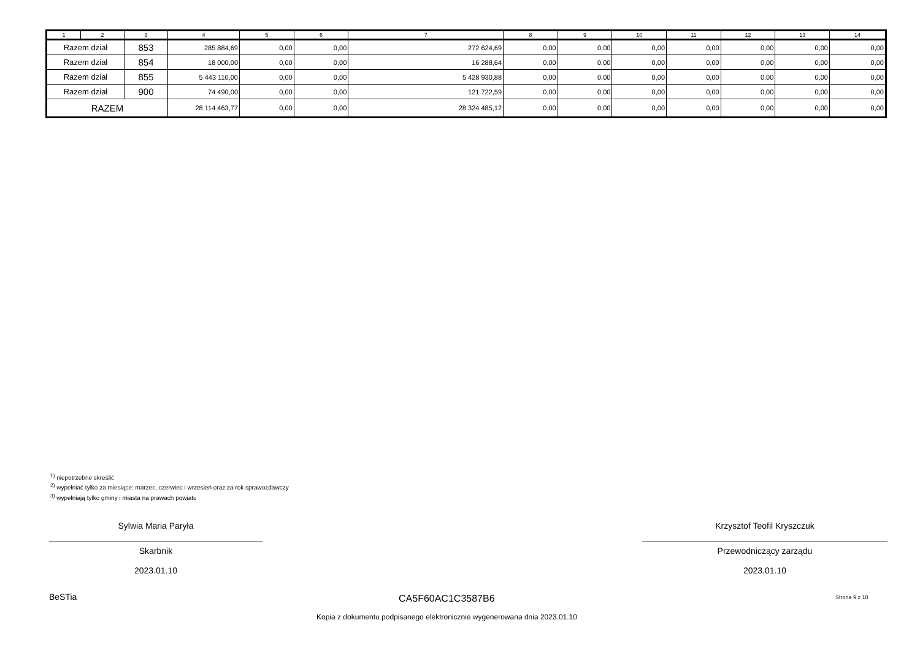| 1 | 2 | 3 | 4 | 5 | 6 | 7 | 8 | 9 | 10 | 11 | 12 | 13 | 14 |
| --- | --- | --- | --- | --- | --- | --- | --- | --- | --- | --- | --- | --- | --- |
| Razem dział | | 853 | 285 884,69 | 0,00 | 0,00 | 272 624,69 | 0,00 | 0,00 | 0,00 | 0,00 | 0,00 | 0,00 | 0,00 |
| Razem dział | | 854 | 18 000,00 | 0,00 | 0,00 | 16 288,64 | 0,00 | 0,00 | 0,00 | 0,00 | 0,00 | 0,00 | 0,00 |
| Razem dział | | 855 | 5 443 110,00 | 0,00 | 0,00 | 5 428 930,88 | 0,00 | 0,00 | 0,00 | 0,00 | 0,00 | 0,00 | 0,00 |
| Razem dział | | 900 | 74 490,00 | 0,00 | 0,00 | 121 722,59 | 0,00 | 0,00 | 0,00 | 0,00 | 0,00 | 0,00 | 0,00 |
| RAZEM | | | 28 114 463,77 | 0,00 | 0,00 | 28 324 485,12 | 0,00 | 0,00 | 0,00 | 0,00 | 0,00 | 0,00 | 0,00 |
<sup>1)</sup> niepotrzebne skreślić
<sup>2)</sup> wypełniać tylko za miesiące: marzec, czerwiec i wrzesień oraz za rok sprawozdawczy
<sup>3)</sup> wypełniają tylko gminy i miasta na prawach powiatu
Sylwia Maria Paryła
Skarbnik
2023.01.10
Krzysztof Teofil Kryszczuk
Przewodniczący zarządu
2023.01.10
BeSTia CA5F60AC1C3587B6 Strona 9 z 10
Kopia z dokumentu podpisanego elektronicznie wygenerowana dnia 2023.01.10